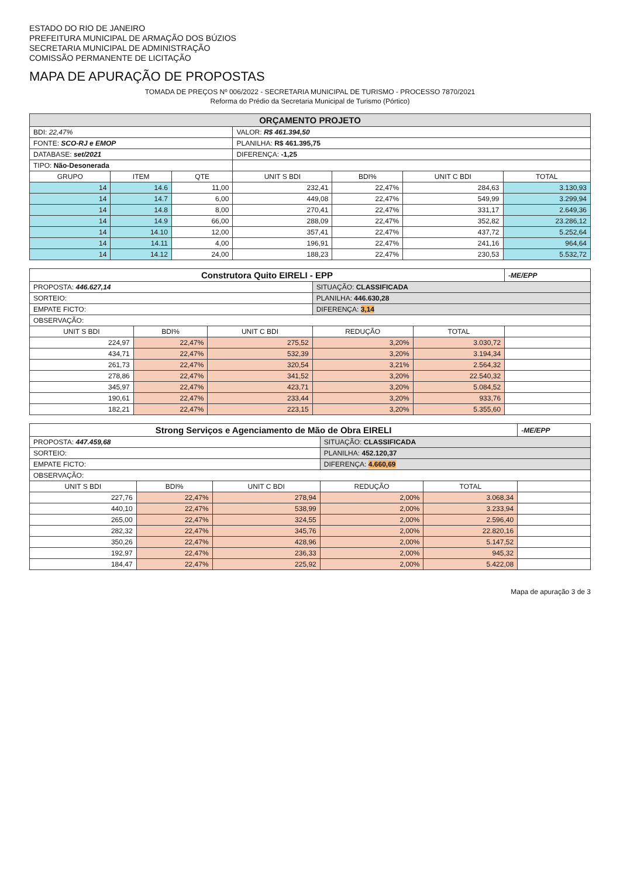ESTADO DO RIO DE JANEIRO
PREFEITURA MUNICIPAL DE ARMAÇÃO DOS BÚZIOS
SECRETARIA MUNICIPAL DE ADMINISTRAÇÃO
COMISSÃO PERMANENTE DE LICITAÇÃO
MAPA DE APURAÇÃO DE PROPOSTAS
TOMADA DE PREÇOS Nº 006/2022 - SECRETARIA MUNICIPAL DE TURISMO - PROCESSO 7870/2021
Reforma do Prédio da Secretaria Municipal de Turismo (Pórtico)
| ORÇAMENTO PROJETO | | | | | | |
| BDI: 22,47% | | | VALOR: R$ 461.394,50 | | | |
| FONTE: SCO-RJ e EMOP | | | PLANILHA: R$ 461.395,75 | | | |
| DATABASE: set/2021 | | | DIFERENÇA: -1,25 | | | |
| TIPO: Não-Desonerada | | | | | | |
| GRUPO | ITEM | QTE | UNIT S BDI | BDI% | UNIT C BDI | TOTAL |
| 14 | 14.6 | 11,00 | 232,41 | 22,47% | 284,63 | 3.130,93 |
| 14 | 14.7 | 6,00 | 449,08 | 22,47% | 549,99 | 3.299,94 |
| 14 | 14.8 | 8,00 | 270,41 | 22,47% | 331,17 | 2.649,36 |
| 14 | 14.9 | 66,00 | 288,09 | 22,47% | 352,82 | 23.286,12 |
| 14 | 14.10 | 12,00 | 357,41 | 22,47% | 437,72 | 5.252,64 |
| 14 | 14.11 | 4,00 | 196,91 | 22,47% | 241,16 | 964,64 |
| 14 | 14.12 | 24,00 | 188,23 | 22,47% | 230,53 | 5.532,72 |
| Construtora Quito EIRELI - EPP | | | | | -ME/EPP |
| PROPOSTA: 446.627,14 | | | SITUAÇÃO: CLASSIFICADA | | |
| SORTEIO: | | | PLANILHA: 446.630,28 | | |
| EMPATE FICTO: | | | DIFERENÇA: 3,14 | | |
| OBSERVAÇÃO: | | | | | |
| UNIT S BDI | BDI% | UNIT C BDI | REDUÇÃO | TOTAL | |
| 224,97 | 22,47% | 275,52 | 3,20% | 3.030,72 | |
| 434,71 | 22,47% | 532,39 | 3,20% | 3.194,34 | |
| 261,73 | 22,47% | 320,54 | 3,21% | 2.564,32 | |
| 278,86 | 22,47% | 341,52 | 3,20% | 22.540,32 | |
| 345,97 | 22,47% | 423,71 | 3,20% | 5.084,52 | |
| 190,61 | 22,47% | 233,44 | 3,20% | 933,76 | |
| 182,21 | 22,47% | 223,15 | 3,20% | 5.355,60 | |
| Strong Serviços e Agenciamento de Mão de Obra EIRELI | | | | | -ME/EPP |
| PROPOSTA: 447.459,68 | | | SITUAÇÃO: CLASSIFICADA | | |
| SORTEIO: | | | PLANILHA: 452.120,37 | | |
| EMPATE FICTO: | | | DIFERENÇA: 4.660,69 | | |
| OBSERVAÇÃO: | | | | | |
| UNIT S BDI | BDI% | UNIT C BDI | REDUÇÃO | TOTAL | |
| 227,76 | 22,47% | 278,94 | 2,00% | 3.068,34 | |
| 440,10 | 22,47% | 538,99 | 2,00% | 3.233,94 | |
| 265,00 | 22,47% | 324,55 | 2,00% | 2.596,40 | |
| 282,32 | 22,47% | 345,76 | 2,00% | 22.820,16 | |
| 350,26 | 22,47% | 428,96 | 2,00% | 5.147,52 | |
| 192,97 | 22,47% | 236,33 | 2,00% | 945,32 | |
| 184,47 | 22,47% | 225,92 | 2,00% | 5.422,08 | |
Mapa de apuração 3 de 3